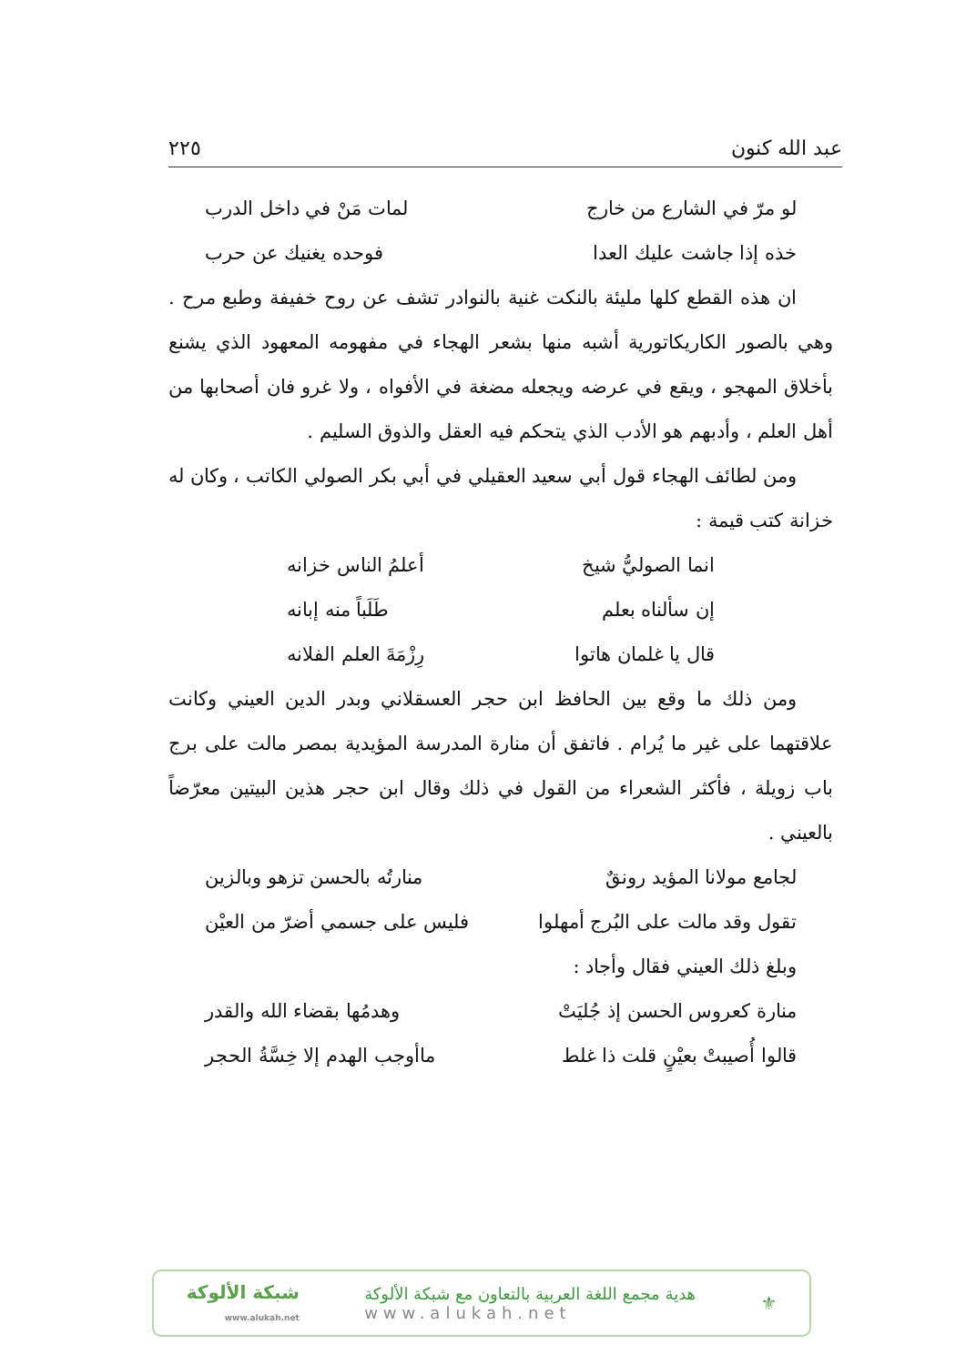عبد الله كنون ٢٢٥
لو مرّ في الشارع من خارج لمات مَنْ في داخل الدرب
خذه إذا جاشت عليك العدا فوحده يغنيك عن حرب
ان هذه القطع كلها مليئة بالنكت غنية بالنوادر تشف عن روح خفيفة وطبع مرح . وهي بالصور الكاريكاتورية أشبه منها بشعر الهجاء في مفهومه المعهود الذي يشنع بأخلاق المهجو ، ويقع في عرضه ويجعله مضغة في الأفواه ، ولا غرو فان أصحابها من أهل العلم ، وأدبهم هو الأدب الذي يتحكم فيه العقل والذوق السليم .
ومن لطائف الهجاء قول أبي سعيد العقيلي في أبي بكر الصولي الكاتب ، وكان له خزانة كتب قيمة :
انما الصوليُّ شيخ أعلمُ الناس خزانه
إن سألناه بعلم طَلَباً منه إبانه
قال يا غلمان هاتوا رِزْمَةَ العلم الفلانه
ومن ذلك ما وقع بين الحافظ ابن حجر العسقلاني وبدر الدين العيني وكانت علاقتهما على غير ما يُرام . فاتفق أن منارة المدرسة المؤيدية بمصر مالت على برج باب زويلة ، فأكثر الشعراء من القول في ذلك وقال ابن حجر هذين البيتين معرّضاً بالعيني .
لجامع مولانا المؤيد رونقٌ منارتُه بالحسن تزهو وبالزين
تقول وقد مالت على البُرج أمهلوا فليس على جسمي أضرّ من العيْن
وبلغ ذلك العيني فقال وأجاد :
منارة كعروس الحسن إذ جُليَتْ وهدمُها بقضاء الله والقدر
قالوا أُصيبتْ بعيْنٍ قلت ذا غلط ماأوجب الهدم إلا خِسَّةُ الحجر
⚜
هدية مجمع اللغة العربية بالتعاون مع شبكة الألوكة
www.alukah.net
شبكة الألوكة
www.alukah.net